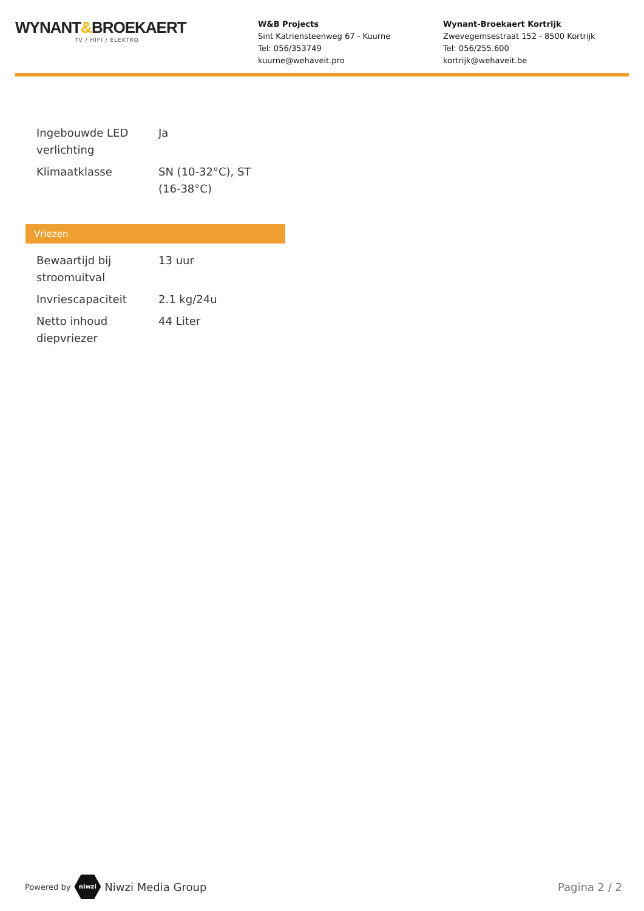WYNANT&BROEKAERT
TV / HIFI / ELEKTRO
W&B Projects
Sint Katriensteenweg 67 - Kuurne
Tel: 056/353749
kuurne@wehaveit.pro
Wynant-Broekaert Kortrijk
Zwevegemsestraat 152 - 8500 Kortrijk
Tel: 056/255.600
kortrijk@wehaveit.be
| Ingebouwde LED verlichting | Ja |
| Klimaatklasse | SN (10-32°C), ST (16-38°C) |
Vriezen
| Bewaartijd bij stroomuitval | 13 uur |
| Invriescapaciteit | 2.1 kg/24u |
| Netto inhoud diepvriezer | 44 Liter |
Powered by niwzi Niwzi Media Group Pagina 2 / 2